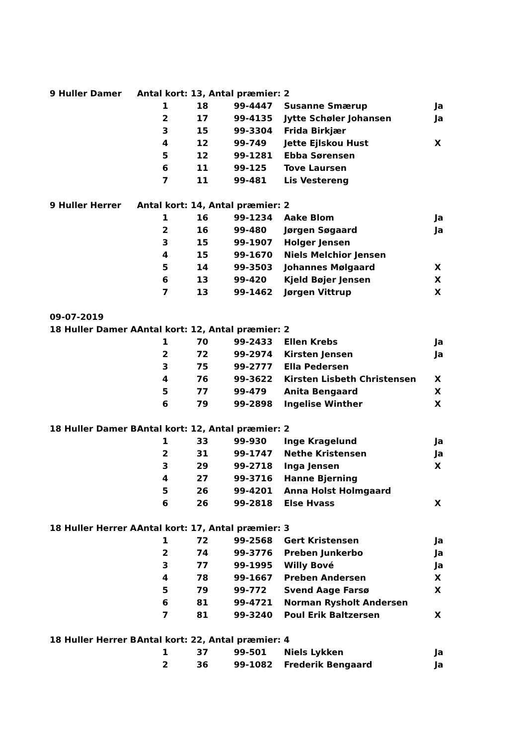| 9 Huller Damer | Antal kort: 13, Antal præmier: 2 | | | | |
| | 1 | 18 | 99-4447 | Susanne Smærup | Ja |
| | 2 | 17 | 99-4135 | Jytte Schøler Johansen | Ja |
| | 3 | 15 | 99-3304 | Frida Birkjær | |
| | 4 | 12 | 99-749 | Jette Ejlskou Hust | X |
| | 5 | 12 | 99-1281 | Ebba Sørensen | |
| | 6 | 11 | 99-125 | Tove Laursen | |
| | 7 | 11 | 99-481 | Lis Vestereng | |
| 9 Huller Herrer | Antal kort: 14, Antal præmier: 2 | | | | |
| | 1 | 16 | 99-1234 | Aake Blom | Ja |
| | 2 | 16 | 99-480 | Jørgen Søgaard | Ja |
| | 3 | 15 | 99-1907 | Holger Jensen | |
| | 4 | 15 | 99-1670 | Niels Melchior Jensen | |
| | 5 | 14 | 99-3503 | Johannes Mølgaard | X |
| | 6 | 13 | 99-420 | Kjeld Bøjer Jensen | X |
| | 7 | 13 | 99-1462 | Jørgen Vittrup | X |
| 09-07-2019 | | | | | |
| 18 Huller Damer A | Antal kort: 12, Antal præmier: 2 | | | | |
| | 1 | 70 | 99-2433 | Ellen Krebs | Ja |
| | 2 | 72 | 99-2974 | Kirsten Jensen | Ja |
| | 3 | 75 | 99-2777 | Ella Pedersen | |
| | 4 | 76 | 99-3622 | Kirsten Lisbeth Christensen | X |
| | 5 | 77 | 99-479 | Anita Bengaard | X |
| | 6 | 79 | 99-2898 | Ingelise Winther | X |
| 18 Huller Damer B | Antal kort: 12, Antal præmier: 2 | | | | |
| | 1 | 33 | 99-930 | Inge Kragelund | Ja |
| | 2 | 31 | 99-1747 | Nethe Kristensen | Ja |
| | 3 | 29 | 99-2718 | Inga Jensen | X |
| | 4 | 27 | 99-3716 | Hanne Bjerning | |
| | 5 | 26 | 99-4201 | Anna Holst Holmgaard | |
| | 6 | 26 | 99-2818 | Else Hvass | X |
| 18 Huller Herrer A | Antal kort: 17, Antal præmier: 3 | | | | |
| | 1 | 72 | 99-2568 | Gert Kristensen | Ja |
| | 2 | 74 | 99-3776 | Preben Junkerbo | Ja |
| | 3 | 77 | 99-1995 | Willy Bové | Ja |
| | 4 | 78 | 99-1667 | Preben Andersen | X |
| | 5 | 79 | 99-772 | Svend Aage Farsø | X |
| | 6 | 81 | 99-4721 | Norman Rysholt Andersen | |
| | 7 | 81 | 99-3240 | Poul Erik Baltzersen | X |
| 18 Huller Herrer B | Antal kort: 22, Antal præmier: 4 | | | | |
| | 1 | 37 | 99-501 | Niels Lykken | Ja |
| | 2 | 36 | 99-1082 | Frederik Bengaard | Ja |